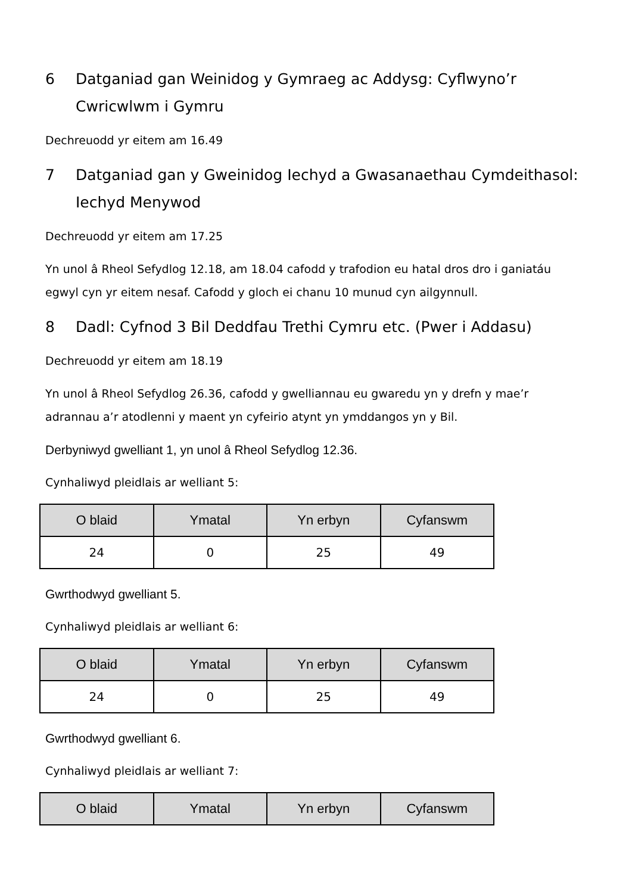6 Datganiad gan Weinidog y Gymraeg ac Addysg: Cyflwyno’r Cwricwlwm i Gymru
Dechreuodd yr eitem am 16.49
7 Datganiad gan y Gweinidog Iechyd a Gwasanaethau Cymdeithasol: Iechyd Menywod
Dechreuodd yr eitem am 17.25
Yn unol â Rheol Sefydlog 12.18, am 18.04 cafodd y trafodion eu hatal dros dro i ganiatáu egwyl cyn yr eitem nesaf. Cafodd y gloch ei chanu 10 munud cyn ailgynnull.
8 Dadl: Cyfnod 3 Bil Deddfau Trethi Cymru etc. (Pwer i Addasu)
Dechreuodd yr eitem am 18.19
Yn unol â Rheol Sefydlog 26.36, cafodd y gwelliannau eu gwaredu yn y drefn y mae’r adrannau a’r atodlenni y maent yn cyfeirio atynt yn ymddangos yn y Bil.
Derbyniwyd gwelliant 1, yn unol â Rheol Sefydlog 12.36.
Cynhaliwyd pleidlais ar welliant 5:
| O blaid | Ymatal | Yn erbyn | Cyfanswm |
| --- | --- | --- | --- |
| 24 | 0 | 25 | 49 |
Gwrthodwyd gwelliant 5.
Cynhaliwyd pleidlais ar welliant 6:
| O blaid | Ymatal | Yn erbyn | Cyfanswm |
| --- | --- | --- | --- |
| 24 | 0 | 25 | 49 |
Gwrthodwyd gwelliant 6.
Cynhaliwyd pleidlais ar welliant 7:
| O blaid | Ymatal | Yn erbyn | Cyfanswm |
| --- | --- | --- | --- |